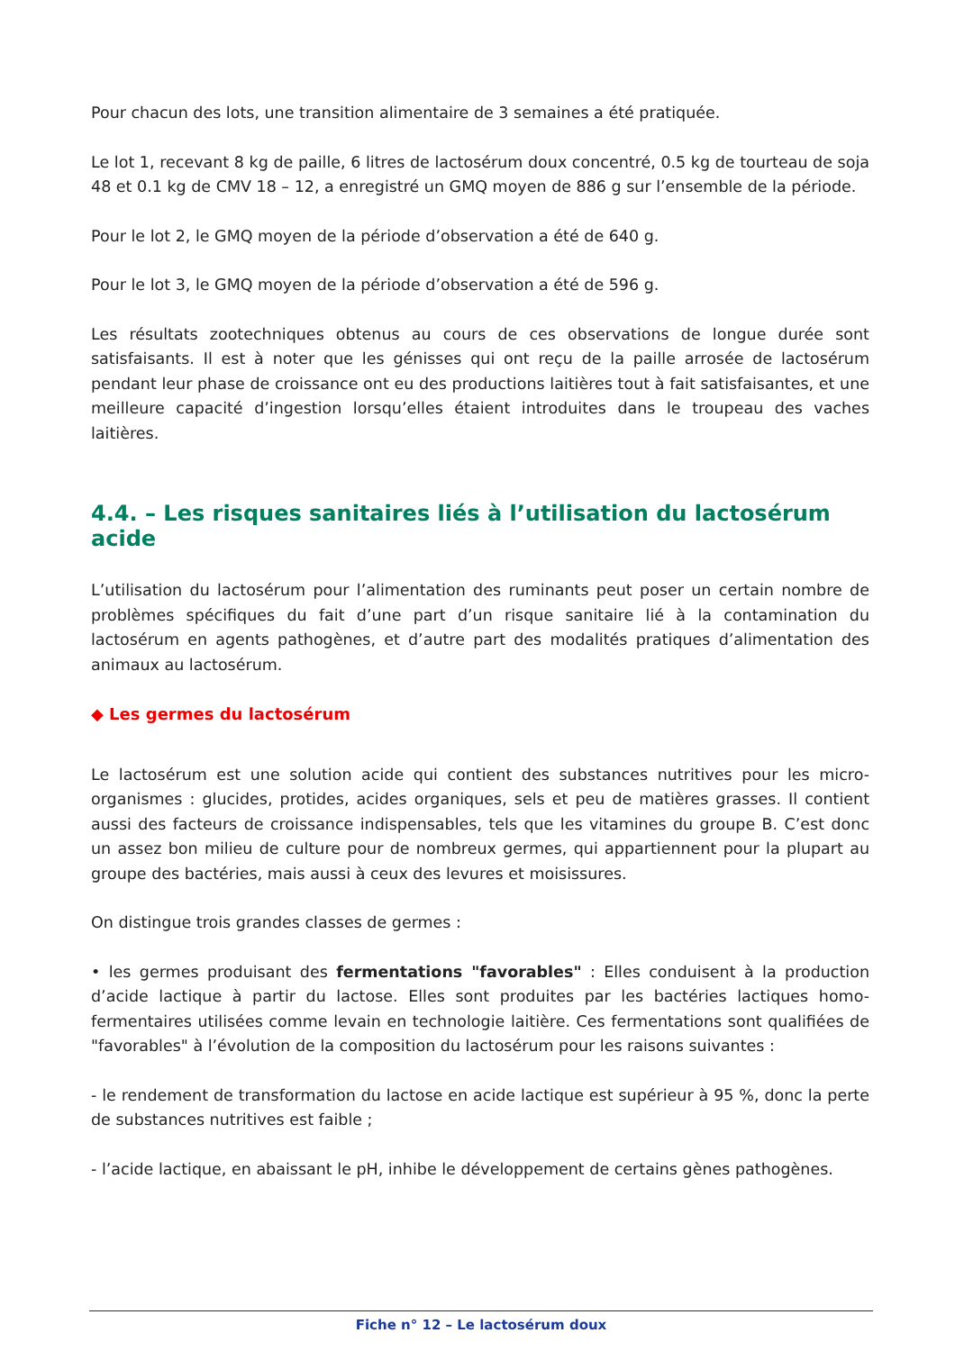Pour chacun des lots, une transition alimentaire de 3 semaines a été pratiquée.
Le lot 1, recevant 8 kg de paille, 6 litres de lactosérum doux concentré, 0.5 kg de tourteau de soja 48 et 0.1 kg de CMV 18 – 12, a enregistré un GMQ moyen de 886 g sur l’ensemble de la période.
Pour le lot 2, le GMQ moyen de la période d’observation a été de 640 g.
Pour le lot 3, le GMQ moyen de la période d’observation a été de 596 g.
Les résultats zootechniques obtenus au cours de ces observations de longue durée sont satisfaisants. Il est à noter que les génisses qui ont reçu de la paille arrosée de lactosérum pendant leur phase de croissance ont eu des productions laitières tout à fait satisfaisantes, et une meilleure capacité d’ingestion lorsqu’elles étaient introduites dans le troupeau des vaches laitières.
4.4. – Les risques sanitaires liés à l’utilisation du lactosérum acide
L’utilisation du lactosérum pour l’alimentation des ruminants peut poser un certain nombre de problèmes spécifiques du fait d’une part d’un risque sanitaire lié à la contamination du lactosérum en agents pathogènes, et d’autre part des modalités pratiques d’alimentation des animaux au lactosérum.
◆ Les germes du lactosérum
Le lactosérum est une solution acide qui contient des substances nutritives pour les micro-organismes : glucides, protides, acides organiques, sels et peu de matières grasses. Il contient aussi des facteurs de croissance indispensables, tels que les vitamines du groupe B. C’est donc un assez bon milieu de culture pour de nombreux germes, qui appartiennent pour la plupart au groupe des bactéries, mais aussi à ceux des levures et moisissures.
On distingue trois grandes classes de germes :
• les germes produisant des fermentations "favorables" : Elles conduisent à la production d’acide lactique à partir du lactose. Elles sont produites par les bactéries lactiques homo-fermentaires utilisées comme levain en technologie laitière. Ces fermentations sont qualifiées de "favorables" à l’évolution de la composition du lactosérum pour les raisons suivantes :
- le rendement de transformation du lactose en acide lactique est supérieur à 95 %, donc la perte de substances nutritives est faible ;
- l’acide lactique, en abaissant le pH, inhibe le développement de certains gènes pathogènes.
Fiche n° 12 – Le lactosérum doux